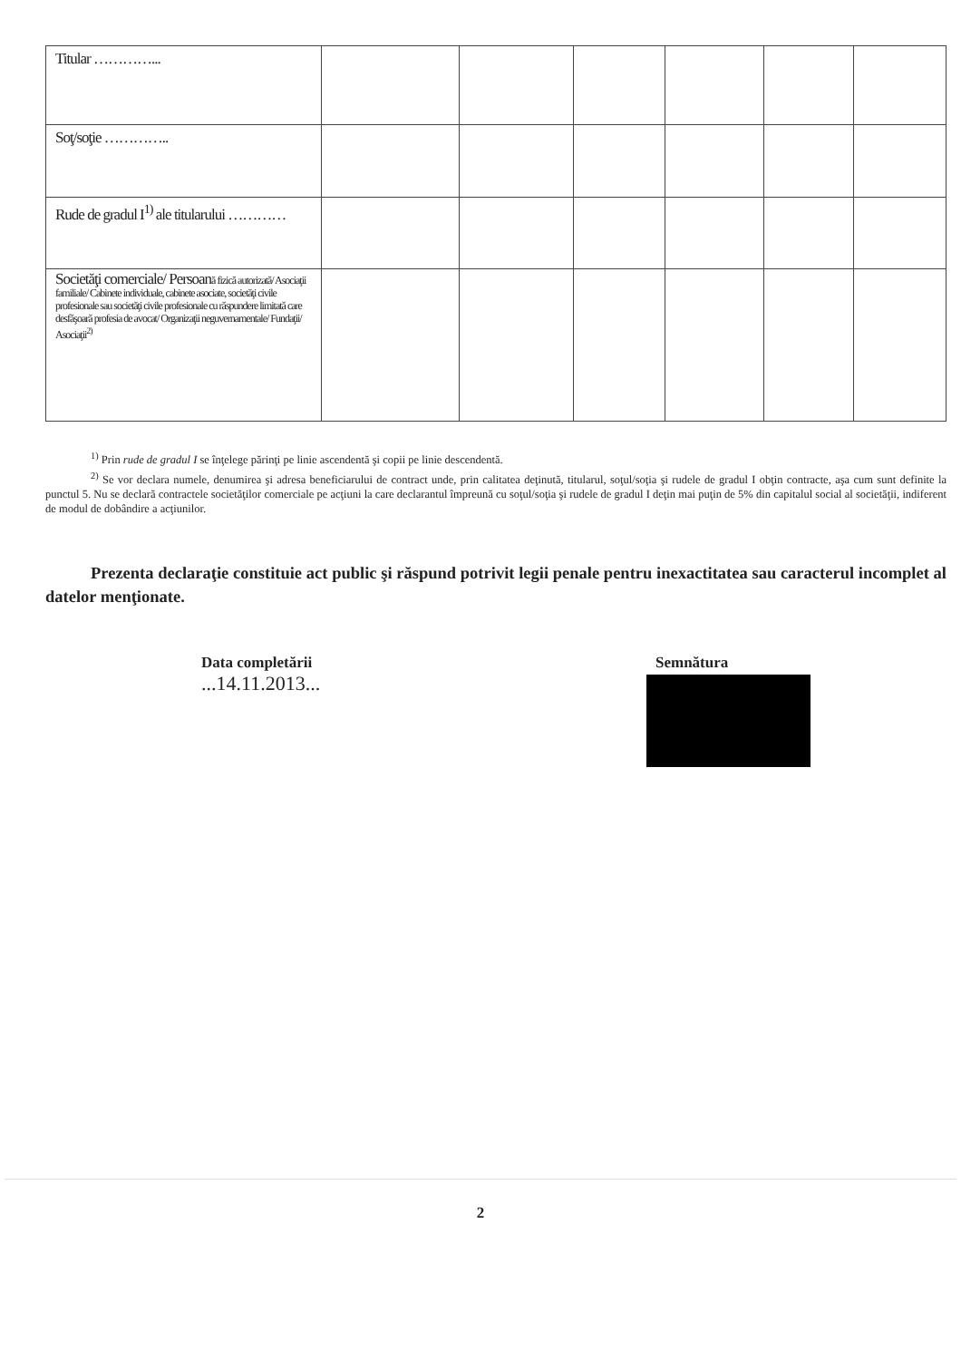| Titular …………... | | | | | | |
| Soţ/soţie ………….. | | | | | | |
| Rude de gradul I<sup>1)</sup> ale titularului ………… | | | | | | |
| Societăţi comerciale/ Persoan ă fizică autorizată/ Asociaţii familiale/ Cabinete individuale, cabinete asociate, societăţi civile profesionale sau societăţi civile profesionale cu răspundere limitată care desfăşoară profesia de avocat/ Organizaţii neguvernamentale/ Fundaţii/ Asociaţii<sup>2)</sup> | | | | | | |
<sup>1)</sup> Prin rude de gradul I se înţelege părinţi pe linie ascendentă şi copii pe linie descendentă.
<sup>2)</sup> Se vor declara numele, denumirea şi adresa beneficiarului de contract unde, prin calitatea deţinută, titularul, soţul/soţia şi rudele de gradul I obţin contracte, aşa cum sunt definite la punctul 5. Nu se declară contractele societăţilor comerciale pe acţiuni la care declarantul împreună cu soţul/soţia şi rudele de gradul I deţin mai puţin de 5% din capitalul social al societăţii, indiferent de modul de dobândire a acţiunilor.
Prezenta declaraţie constituie act public şi răspund potrivit legii penale pentru inexactitatea sau caracterul incomplet al datelor menţionate.
Data completării
...14.11.2013...
Semnătura
....
2